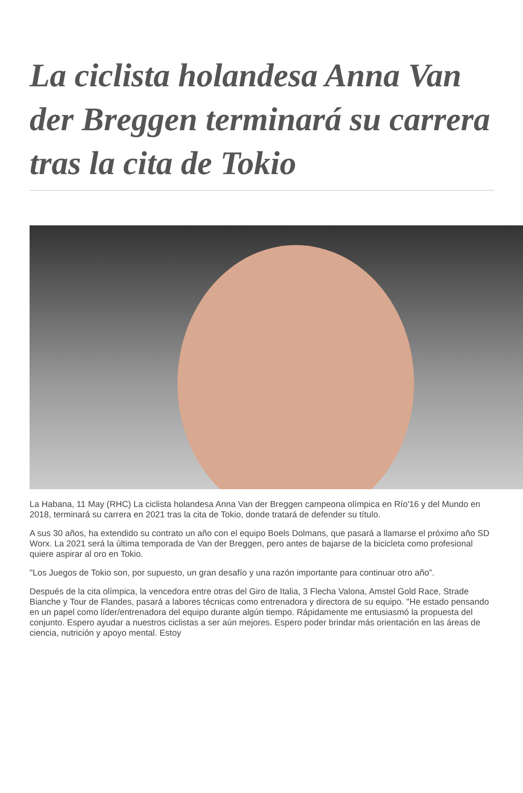La ciclista holandesa Anna Van der Breggen terminará su carrera tras la cita de Tokio
La Habana, 11 May (RHC) La ciclista holandesa Anna Van der Breggen campeona olímpica en Río'16 y del Mundo en 2018, terminará su carrera en 2021 tras la cita de Tokio, donde tratará de defender su título.
A sus 30 años, ha extendido su contrato un año con el equipo Boels Dolmans, que pasará a llamarse el próximo año SD Worx. La 2021 será la última temporada de Van der Breggen, pero antes de bajarse de la bicicleta como profesional quiere aspirar al oro en Tokio.
"Los Juegos de Tokio son, por supuesto, un gran desafío y una razón importante para continuar otro año”.
Después de la cita olímpica, la vencedora entre otras del Giro de Italia, 3 Flecha Valona, Amstel Gold Race, Strade Bianche y Tour de Flandes, pasará a labores técnicas como entrenadora y directora de su equipo. "He estado pensando en un papel como líder/entrenadora del equipo durante algún tiempo. Rápidamente me entusiasmó la propuesta del conjunto. Espero ayudar a nuestros ciclistas a ser aún mejores. Espero poder brindar más orientación en las áreas de ciencia, nutrición y apoyo mental. Estoy